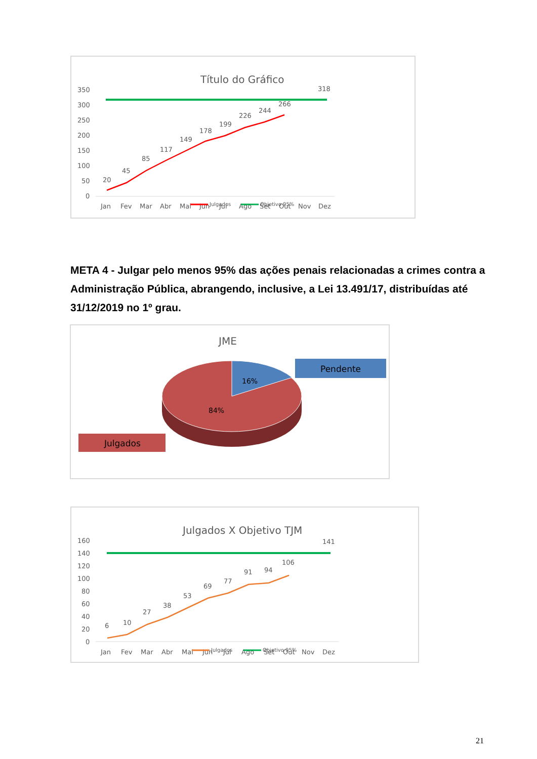Título do Gráfico
350
300
250
200
150
100
50
0
20
45
85
117
149
178
199
226
244
266
318
Jan
Fev
Mar
Abr
Mai
Jun
Jul
Ago
Set
Out
Nov
Dez
Julgados
Objetivo 95%
META 4 - Julgar pelo menos 95% das ações penais relacionadas a crimes contra a Administração Pública, abrangendo, inclusive, a Lei 13.491/17, distribuídas até 31/12/2019 no 1º grau.
JME
16%
84%
Pendente
Julgados
Julgados X Objetivo TJM
160
140
120
100
80
60
40
20
0
6
10
27
38
53
69
77
91
94
106
141
Jan
Fev
Mar
Abr
Mai
Jun
Jul
Ago
Set
Out
Nov
Dez
Julgados
Objetivo 95%
21